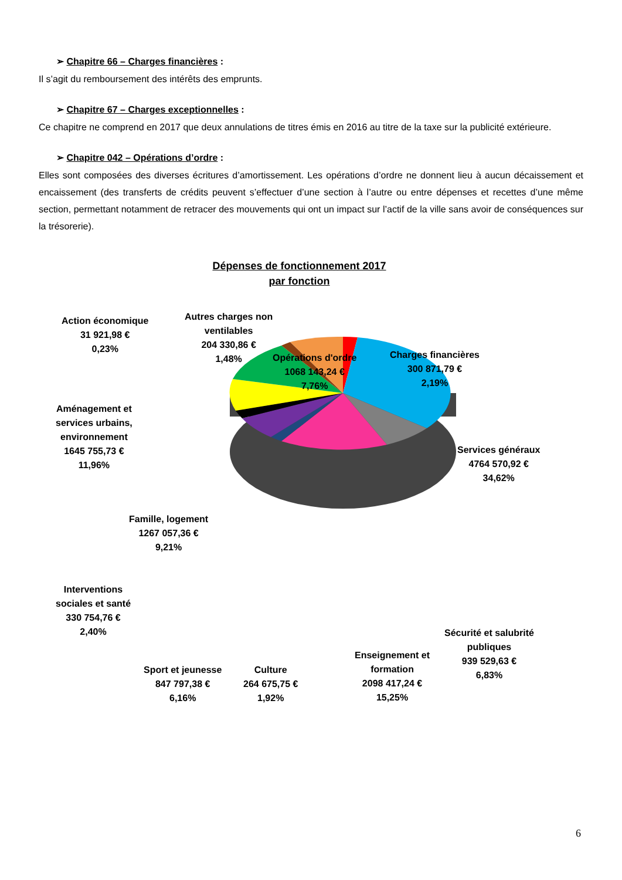➢ Chapitre 66 – Charges financières :
Il s’agit du remboursement des intérêts des emprunts.
➢ Chapitre 67 – Charges exceptionnelles :
Ce chapitre ne comprend en 2017 que deux annulations de titres émis en 2016 au titre de la taxe sur la publicité extérieure.
➢ Chapitre 042 – Opérations d’ordre :
Elles sont composées des diverses écritures d’amortissement. Les opérations d’ordre ne donnent lieu à aucun décaissement et encaissement (des transferts de crédits peuvent s’effectuer d’une section à l’autre ou entre dépenses et recettes d’une même section, permettant notamment de retracer des mouvements qui ont un impact sur l’actif de la ville sans avoir de conséquences sur la trésorerie).
Dépenses de fonctionnement 2017
par fonction
Action économique
31 921,98 €
0,23%
Autres charges non
ventilables
204 330,86 €
1,48%
Opérations d'ordre
1068 143,24 €
7,76%
Charges financières
300 871,79 €
2,19%
Aménagement et
services urbains,
environnement
1645 755,73 €
11,96%
Services généraux
4764 570,92 €
34,62%
Famille, logement
1267 057,36 €
9,21%
Interventions
sociales et santé
330 754,76 €
2,40%
Sécurité et salubrité
publiques
939 529,63 €
6,83%
Sport et jeunesse
847 797,38 €
6,16%
Culture
264 675,75 €
1,92%
Enseignement et
formation
2098 417,24 €
15,25%
6